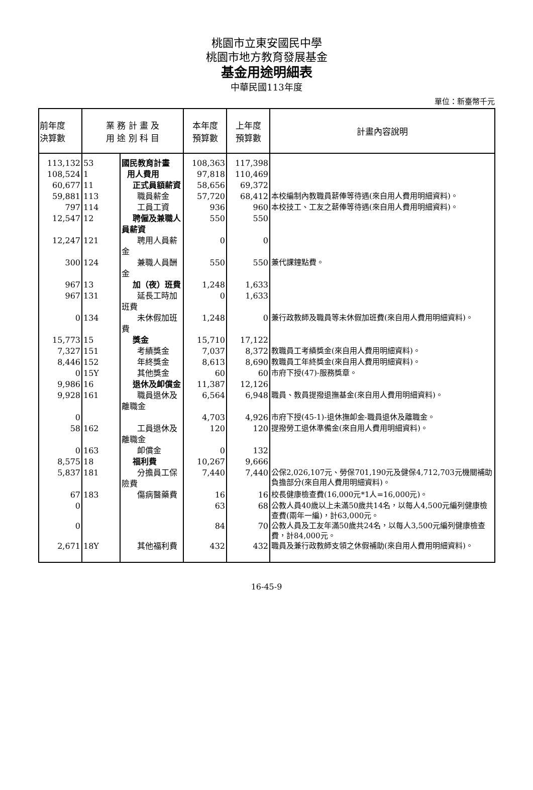桃園市立東安國民中學
桃園市地方教育發展基金
基金用途明細表
中華民國113年度
單位：新臺幣千元
| 前年度 決算數 | 業 務 計 畫 及 用 途 別 科 目 | | 本年度 預算數 | 上年度 預算數 | 計畫內容說明 |
| --- | --- | --- | --- | --- | --- |
| 113,132 | 53 | 國民教育計畫 | 108,363 | 117,398 | |
| 108,524 | 1 | 用人費用 | 97,818 | 110,469 | |
| 60,677 | 11 | 正式員額薪資 | 58,656 | 69,372 | |
| 59,881 | 113 | 職員薪金 | 57,720 | 68,412 | 本校編制內教職員薪俸等待遇(來自用人費用明細資料)。 |
| 797 | 114 | 工員工資 | 936 | 960 | 本校技工、工友之薪俸等待遇(來自用人費用明細資料)。 |
| 12,547 | 12 | 聘僱及兼職人員薪資 | 550 | 550 | |
| 12,247 | 121 | 聘用人員薪金 | 0 | 0 | |
| 300 | 124 | 兼職人員酬金 | 550 | 550 | 兼代課鐘點費。 |
| 967 | 13 | 加（夜）班費 | 1,248 | 1,633 | |
| 967 | 131 | 延長工時加班費 | 0 | 1,633 | |
| 0 | 134 | 未休假加班費 | 1,248 | 0 | 兼行政教師及職員等未休假加班費(來自用人費用明細資料)。 |
| 15,773 | 15 | 獎金 | 15,710 | 17,122 | |
| 7,327 | 151 | 考績獎金 | 7,037 | 8,372 | 教職員工考績獎金(來自用人費用明細資料)。 |
| 8,446 | 152 | 年終獎金 | 8,613 | 8,690 | 教職員工年終獎金(來自用人費用明細資料)。 |
| 0 | 15Y | 其他獎金 | 60 | 60 | 市府下授(47)-服務獎章。 |
| 9,986 | 16 | 退休及卹償金 | 11,387 | 12,126 | |
| 9,928 | 161 | 職員退休及離職金 | 6,564 | 6,948 | 職員、教員提撥退撫基金(來自用人費用明細資料)。 |
| 0 | | | 4,703 | 4,926 | 市府下授(45-1)-退休撫卹金-職員退休及離職金。 |
| 58 | 162 | 工員退休及離職金 | 120 | 120 | 提撥勞工退休準備金(來自用人費用明細資料)。 |
| 0 | 163 | 卹償金 | 0 | 132 | |
| 8,575 | 18 | 福利費 | 10,267 | 9,666 | |
| 5,837 | 181 | 分擔員工保險費 | 7,440 | 7,440 | 公保2,026,107元、勞保701,190元及健保4,712,703元機關補助負擔部分(來自用人費用明細資料)。 |
| 67 | 183 | 傷病醫藥費 | 16 | 16 | 校長健康檢查費(16,000元*1人=16,000元)。 |
| 0 | | | 63 | 68 | 公教人員40歲以上未滿50歲共14名，以每人4,500元編列健康檢查費(兩年一編)，計63,000元。 |
| 0 | | | 84 | 70 | 公教人員及工友年滿50歲共24名，以每人3,500元編列健康檢查費，計84,000元。 |
| 2,671 | 18Y | 其他福利費 | 432 | 432 | 職員及兼行政教師支領之休假補助(來自用人費用明細資料)。 |
16-45-9